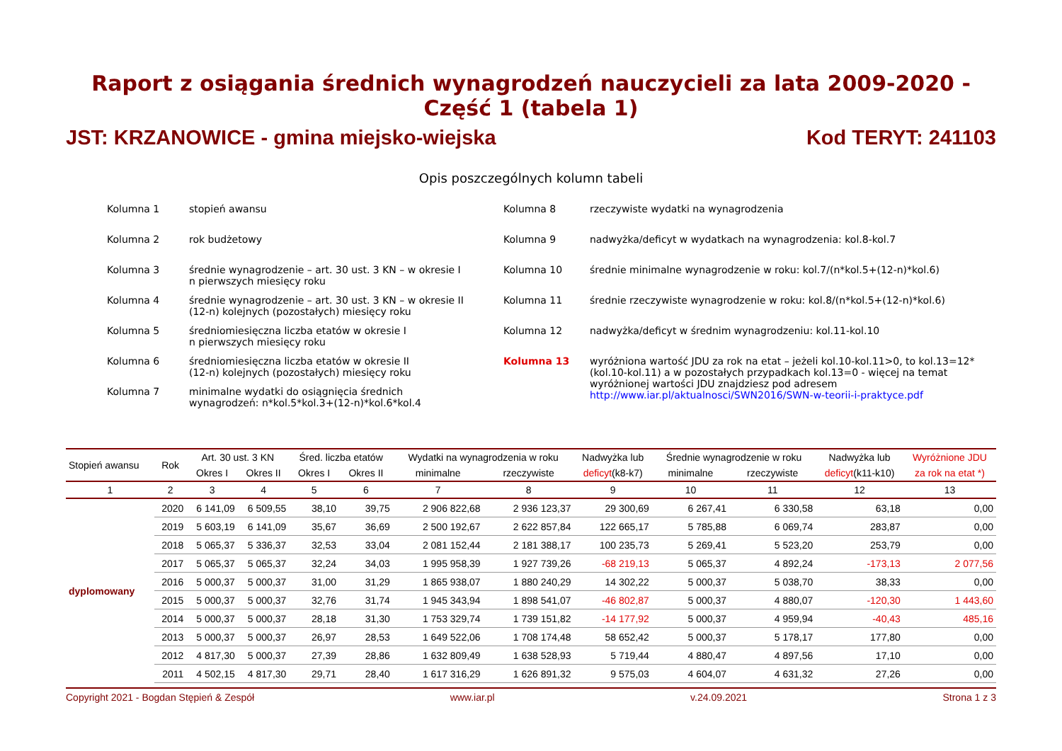Raport z osiągania średnich wynagrodzeń nauczycieli za lata 2009-2020 - Część 1 (tabela 1)
JST: KRZANOWICE - gmina miejsko-wiejska Kod TERYT: 241103
Opis poszczególnych kolumn tabeli
Kolumna 1
stopień awansu
Kolumna 8
rzeczywiste wydatki na wynagrodzenia
Kolumna 2
rok budżetowy
Kolumna 9
nadwyżka/deficyt w wydatkach na wynagrodzenia: kol.8-kol.7
Kolumna 3
średnie wynagrodzenie – art. 30 ust. 3 KN – w okresie I
n pierwszych miesięcy roku
Kolumna 10
średnie minimalne wynagrodzenie w roku: kol.7/(n*kol.5+(12-n)*kol.6)
Kolumna 4
średnie wynagrodzenie – art. 30 ust. 3 KN – w okresie II
(12-n) kolejnych (pozostałych) miesięcy roku
Kolumna 11
średnie rzeczywiste wynagrodzenie w roku: kol.8/(n*kol.5+(12-n)*kol.6)
Kolumna 5
średniomiesięczna liczba etatów w okresie I
n pierwszych miesięcy roku
Kolumna 12
nadwyżka/deficyt w średnim wynagrodzeniu: kol.11-kol.10
Kolumna 6
średniomiesięczna liczba etatów w okresie II
(12-n) kolejnych (pozostałych) miesięcy roku
Kolumna 13
wyróżniona wartość JDU za rok na etat – jeżeli kol.10-kol.11>0, to kol.13=12*(kol.10-kol.11) a w pozostałych przypadkach kol.13=0 - więcej na temat wyróżnionej wartości JDU znajdziesz pod adresem http://www.iar.pl/aktualnosci/SWN2016/SWN-w-teorii-i-praktyce.pdf
Kolumna 7
minimalne wydatki do osiągnięcia średnich
wynagrodzeń: n*kol.5*kol.3+(12-n)*kol.6*kol.4
| Stopień awansu | Rok | Art. 30 ust. 3 KN | | Śred. liczba etatów | | Wydatki na wynagrodzenia w roku | | Nadwyżka lub | Średnie wynagrodzenie w roku | | Nadwyżka lub | Wyróżnione JDU |
| --- | --- | --- | --- | --- | --- | --- | --- | --- | --- | --- | --- | --- |
| | | Okres I | Okres II | Okres I | Okres II | minimalne | rzeczywiste | deficyt (k8-k7) | minimalne | rzeczywiste | deficyt (k11-k10) | za rok na etat *) |
| 1 | 2 | 3 | 4 | 5 | 6 | 7 | 8 | 9 | 10 | 11 | 12 | 13 |
| dyplomowany | 2020 | 6 141,09 | 6 509,55 | 38,10 | 39,75 | 2 906 822,68 | 2 936 123,37 | 29 300,69 | 6 267,41 | 6 330,58 | 63,18 | 0,00 |
| | 2019 | 5 603,19 | 6 141,09 | 35,67 | 36,69 | 2 500 192,67 | 2 622 857,84 | 122 665,17 | 5 785,88 | 6 069,74 | 283,87 | 0,00 |
| | 2018 | 5 065,37 | 5 336,37 | 32,53 | 33,04 | 2 081 152,44 | 2 181 388,17 | 100 235,73 | 5 269,41 | 5 523,20 | 253,79 | 0,00 |
| | 2017 | 5 065,37 | 5 065,37 | 32,24 | 34,03 | 1 995 958,39 | 1 927 739,26 | -68 219,13 | 5 065,37 | 4 892,24 | -173,13 | 2 077,56 |
| | 2016 | 5 000,37 | 5 000,37 | 31,00 | 31,29 | 1 865 938,07 | 1 880 240,29 | 14 302,22 | 5 000,37 | 5 038,70 | 38,33 | 0,00 |
| | 2015 | 5 000,37 | 5 000,37 | 32,76 | 31,74 | 1 945 343,94 | 1 898 541,07 | -46 802,87 | 5 000,37 | 4 880,07 | -120,30 | 1 443,60 |
| | 2014 | 5 000,37 | 5 000,37 | 28,18 | 31,30 | 1 753 329,74 | 1 739 151,82 | -14 177,92 | 5 000,37 | 4 959,94 | -40,43 | 485,16 |
| | 2013 | 5 000,37 | 5 000,37 | 26,97 | 28,53 | 1 649 522,06 | 1 708 174,48 | 58 652,42 | 5 000,37 | 5 178,17 | 177,80 | 0,00 |
| | 2012 | 4 817,30 | 5 000,37 | 27,39 | 28,86 | 1 632 809,49 | 1 638 528,93 | 5 719,44 | 4 880,47 | 4 897,56 | 17,10 | 0,00 |
| | 2011 | 4 502,15 | 4 817,30 | 29,71 | 28,40 | 1 617 316,29 | 1 626 891,32 | 9 575,03 | 4 604,07 | 4 631,32 | 27,26 | 0,00 |
Copyright 2021 - Bogdan Stępień & Zespół www.iar.pl v.24.09.2021 Strona 1 z 3